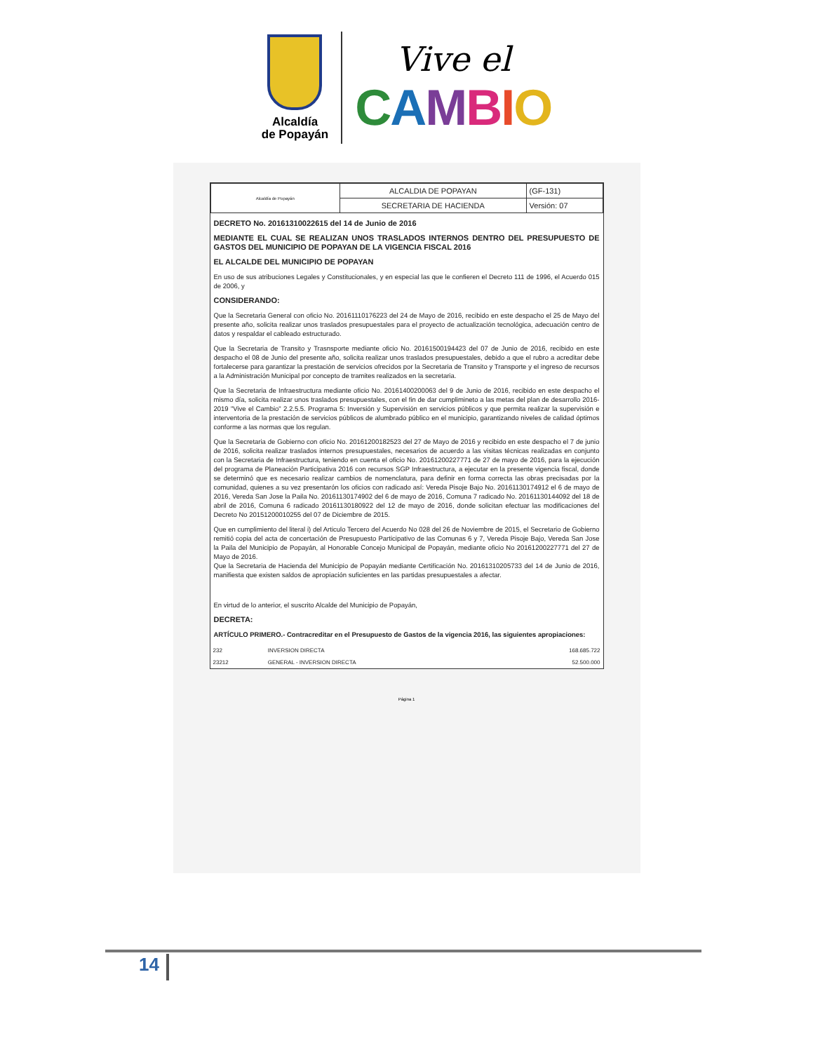Alcaldía
de Popayán
Vive el
CAMBIO
| Alcaldía de Popayán | ALCALDIA DE POPAYAN | (GF-131) |
| | SECRETARIA DE HACIENDA | Versión: 07 |
DECRETO No. 20161310022615 del 14 de Junio de 2016
MEDIANTE EL CUAL SE REALIZAN UNOS TRASLADOS INTERNOS DENTRO DEL PRESUPUESTO DE GASTOS DEL MUNICIPIO DE POPAYAN DE LA VIGENCIA FISCAL 2016
EL ALCALDE DEL MUNICIPIO DE POPAYAN
En uso de sus atribuciones Legales y Constitucionales, y en especial las que le confieren el Decreto 111 de 1996, el Acuerdo 015 de 2006, y
CONSIDERANDO:
Que la Secretaria General con oficio No. 20161110176223 del 24 de Mayo de 2016, recibido en este despacho el 25 de Mayo del presente año, solicita realizar unos traslados presupuestales para el proyecto de actualización tecnológica, adecuación centro de datos y respaldar el cableado estructurado.
Que la Secretaria de Transito y Trasnsporte mediante oficio No. 20161500194423 del 07 de Junio de 2016, recibido en este despacho el 08 de Junio del presente año, solicita realizar unos traslados presupuestales, debido a que el rubro a acreditar debe fortalecerse para garantizar la prestación de servicios ofrecidos por la Secretaria de Transito y Transporte y el ingreso de recursos a la Administración Municipal por concepto de tramites realizados en la secretaria.
Que la Secretaria de Infraestructura mediante oficio No. 20161400200063 del 9 de Junio de 2016, recibido en este despacho el mismo día, solicita realizar unos traslados presupuestales, con el fin de dar cumplimineto a las metas del plan de desarrollo 2016-2019 "Vive el Cambio" 2.2.5.5. Programa 5: Inversión y Supervisión en servicios públicos y que permita realizar la supervisión e interventoria de la prestación de servicios públicos de alumbrado público en el municipio, garantizando niveles de calidad óptimos conforme a las normas que los regulan.
Que la Secretaria de Gobierno con oficio No. 20161200182523 del 27 de Mayo de 2016 y recibido en este despacho el 7 de junio de 2016, solicita realizar traslados internos presupuestales, necesarios de acuerdo a las visitas técnicas realizadas en conjunto con la Secretaria de Infraestructura, teniendo en cuenta el oficio No. 20161200227771 de 27 de mayo de 2016, para la ejecución del programa de Planeación Participativa 2016 con recursos SGP Infraestructura, a ejecutar en la presente vigencia fiscal, donde se determinó que es necesario realizar cambios de nomenclatura, para definir en forma correcta las obras precisadas por la comunidad, quienes a su vez presentarón los oficios con radicado así: Vereda Pisoje Bajo No. 20161130174912 el 6 de mayo de 2016, Vereda San Jose la Paila No. 20161130174902 del 6 de mayo de 2016, Comuna 7 radicado No. 20161130144092 del 18 de abril de 2016, Comuna 6 radicado 20161130180922 del 12 de mayo de 2016, donde solicitan efectuar las modificaciones del Decreto No 20151200010255 del 07 de Diciembre de 2015.
Que en cumplimiento del literal i) del Articulo Tercero del Acuerdo No 028 del 26 de Noviembre de 2015, el Secretario de Gobierno remitió copia del acta de concertación de Presupuesto Participativo de las Comunas 6 y 7, Vereda Pisoje Bajo, Vereda San Jose la Paila del Municipio de Popayán, al Honorable Concejo Municipal de Popayán, mediante oficio No 20161200227771 del 27 de Mayo de 2016.
Que la Secretaria de Hacienda del Municipio de Popayán mediante Certificación No. 20161310205733 del 14 de Junio de 2016, manifiesta que existen saldos de apropiación suficientes en las partidas presupuestales a afectar.
En virtud de lo anterior, el suscrito Alcalde del Municipio de Popayán,
DECRETA:
ARTÍCULO PRIMERO.- Contracreditar en el Presupuesto de Gastos de la vigencia 2016, las siguientes apropiaciones:
| 232 | INVERSION DIRECTA | 168.685.722 |
| 23212 | GENERAL - INVERSION DIRECTA | 52.500.000 |
Página 1
14